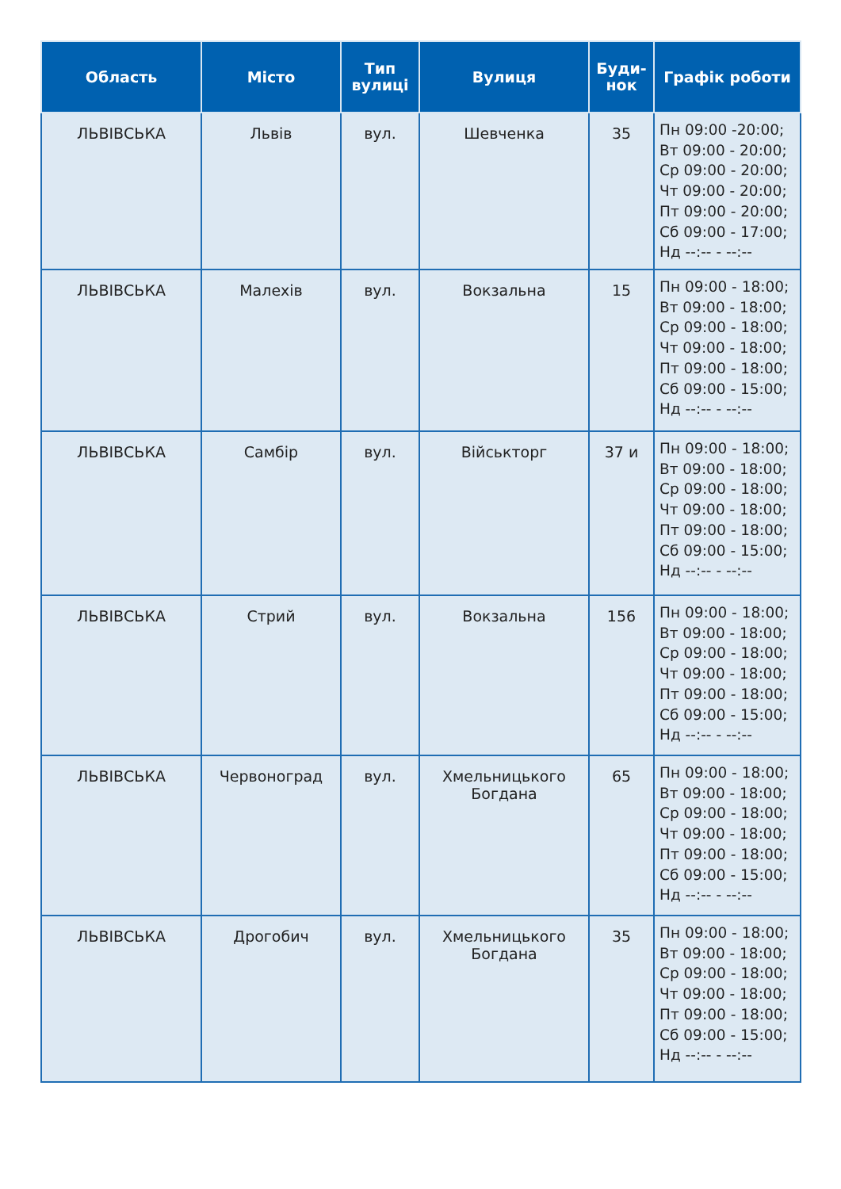| Область | Місто | Тип вулиці | Вулиця | Буди-нок | Графік роботи |
| --- | --- | --- | --- | --- | --- |
| ЛЬВІВСЬКА | Львів | вул. | Шевченка | 35 | Пн 09:00 -20:00; Вт 09:00 - 20:00; Ср 09:00 - 20:00; Чт 09:00 - 20:00; Пт 09:00 - 20:00; Сб 09:00 - 17:00; Нд --:-- - --:-- |
| ЛЬВІВСЬКА | Малехів | вул. | Вокзальна | 15 | Пн 09:00 - 18:00; Вт 09:00 - 18:00; Ср 09:00 - 18:00; Чт 09:00 - 18:00; Пт 09:00 - 18:00; Сб 09:00 - 15:00; Нд --:-- - --:-- |
| ЛЬВІВСЬКА | Самбір | вул. | Військторг | 37 и | Пн 09:00 - 18:00; Вт 09:00 - 18:00; Ср 09:00 - 18:00; Чт 09:00 - 18:00; Пт 09:00 - 18:00; Сб 09:00 - 15:00; Нд --:-- - --:-- |
| ЛЬВІВСЬКА | Стрий | вул. | Вокзальна | 156 | Пн 09:00 - 18:00; Вт 09:00 - 18:00; Ср 09:00 - 18:00; Чт 09:00 - 18:00; Пт 09:00 - 18:00; Сб 09:00 - 15:00; Нд --:-- - --:-- |
| ЛЬВІВСЬКА | Червоноград | вул. | Хмельницького Богдана | 65 | Пн 09:00 - 18:00; Вт 09:00 - 18:00; Ср 09:00 - 18:00; Чт 09:00 - 18:00; Пт 09:00 - 18:00; Сб 09:00 - 15:00; Нд --:-- - --:-- |
| ЛЬВІВСЬКА | Дрогобич | вул. | Хмельницького Богдана | 35 | Пн 09:00 - 18:00; Вт 09:00 - 18:00; Ср 09:00 - 18:00; Чт 09:00 - 18:00; Пт 09:00 - 18:00; Сб 09:00 - 15:00; Нд --:-- - --:-- |